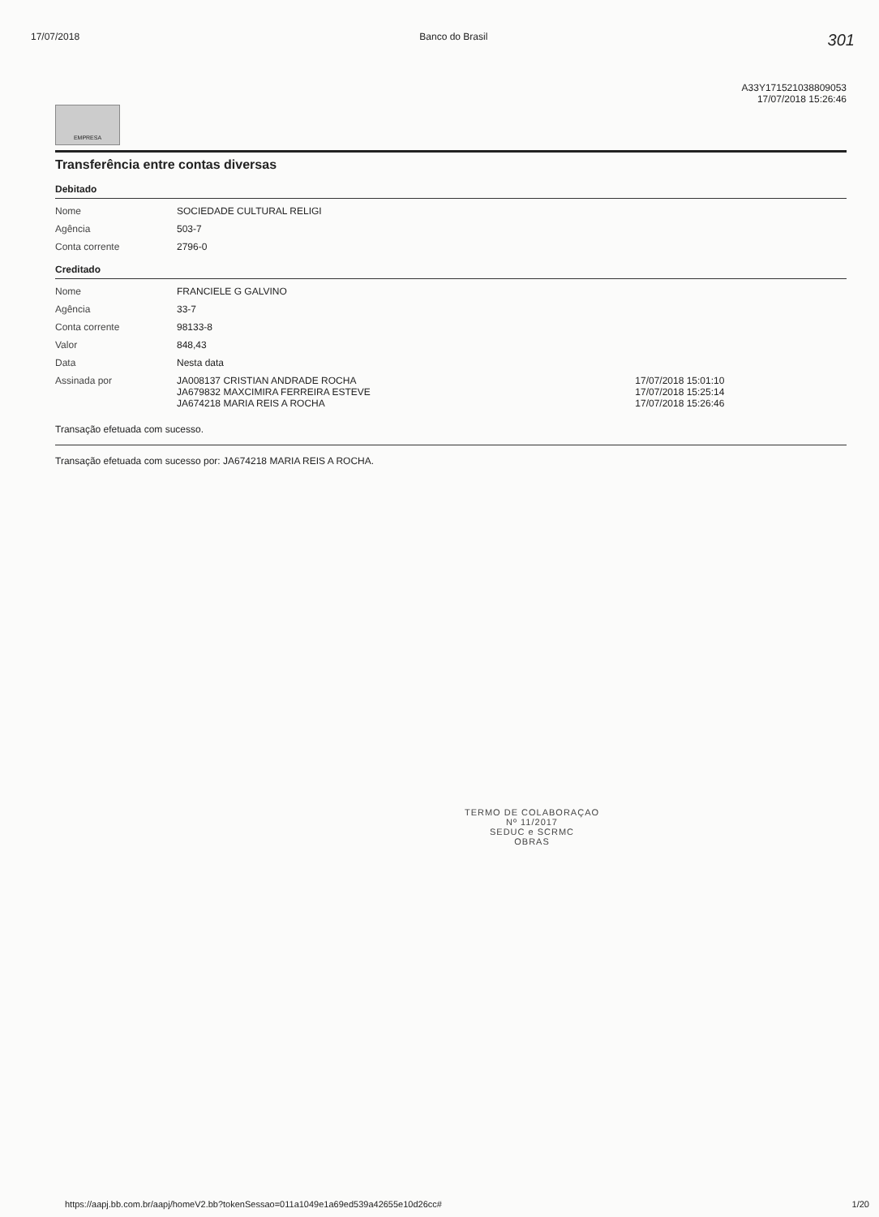17/07/2018 Banco do Brasil 301
A33Y171521038809053
17/07/2018 15:26:46
EMPRESA
Transferência entre contas diversas
Debitado
| Nome | SOCIEDADE CULTURAL RELIGI |
| Agência | 503-7 |
| Conta corrente | 2796-0 |
Creditado
| Nome | FRANCIELE G GALVINO | |
| Agência | 33-7 | |
| Conta corrente | 98133-8 | |
| Valor | 848,43 | |
| Data | Nesta data | |
| Assinada por | JA008137 CRISTIAN ANDRADE ROCHA JA679832 MAXCIMIRA FERREIRA ESTEVE JA674218 MARIA REIS A ROCHA | 17/07/2018 15:01:10 17/07/2018 15:25:14 17/07/2018 15:26:46 |
Transação efetuada com sucesso.
Transação efetuada com sucesso por: JA674218 MARIA REIS A ROCHA.
TERMO DE COLABORAÇAO
Nº 11/2017
SEDUC e SCRMC
OBRAS
https://aapj.bb.com.br/aapj/homeV2.bb?tokenSessao=011a1049e1a69ed539a42655e10d26cc# 1/20